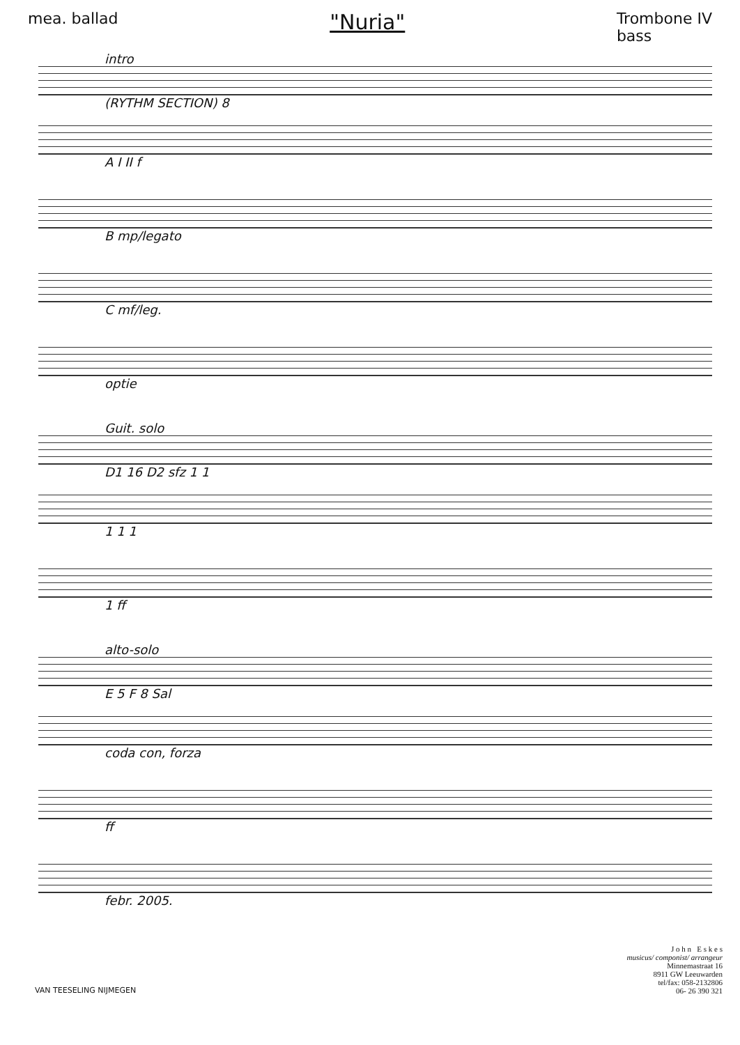mea. ballad "Nuria" Trombone IV
bass
intro
(RYTHM SECTION) 8
A I II f
B mp/legato
C mf/leg.
optie
Guit. solo
D1 16 D2 sfz 1 1
1 1 1
1 ff
alto-solo
E 5 F 8 Sal
coda con, forza
ff
febr. 2005.
VAN TEESELING NIJMEGEN
J o h n E s k e s
musicus/ componist/ arrangeur
Minnemastraat 16
8911 GW Leeuwarden
tel/fax: 058-2132806
06- 26 390 321